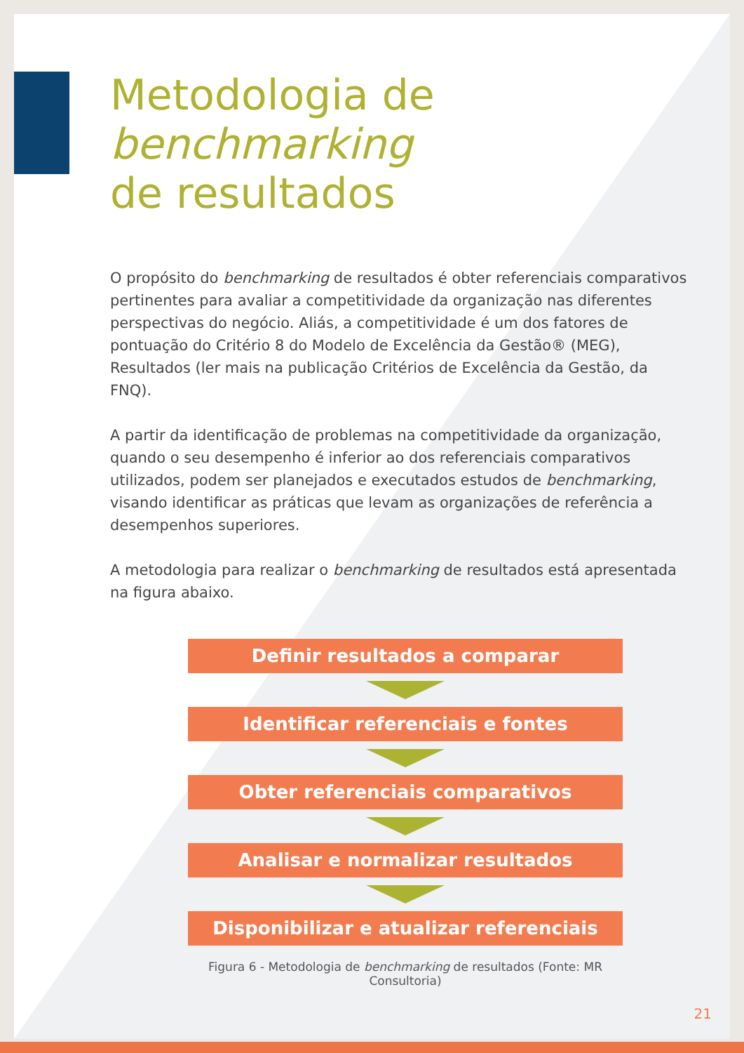Metodologia de benchmarking
de resultados
O propósito do benchmarking de resultados é obter referenciais comparativos pertinentes para avaliar a competitividade da organização nas diferentes perspectivas do negócio. Aliás, a competitividade é um dos fatores de pontuação do Critério 8 do Modelo de Excelência da Gestão® (MEG), Resultados (ler mais na publicação Critérios de Excelência da Gestão, da FNQ).
A partir da identificação de problemas na competitividade da organização, quando o seu desempenho é inferior ao dos referenciais comparativos utilizados, podem ser planejados e executados estudos de benchmarking, visando identificar as práticas que levam as organizações de referência a desempenhos superiores.
A metodologia para realizar o benchmarking de resultados está apresentada na figura abaixo.
Definir resultados a comparar
Identificar referenciais e fontes
Obter referenciais comparativos
Analisar e normalizar resultados
Disponibilizar e atualizar referenciais
Figura 6 - Metodologia de benchmarking de resultados (Fonte: MR Consultoria)
21